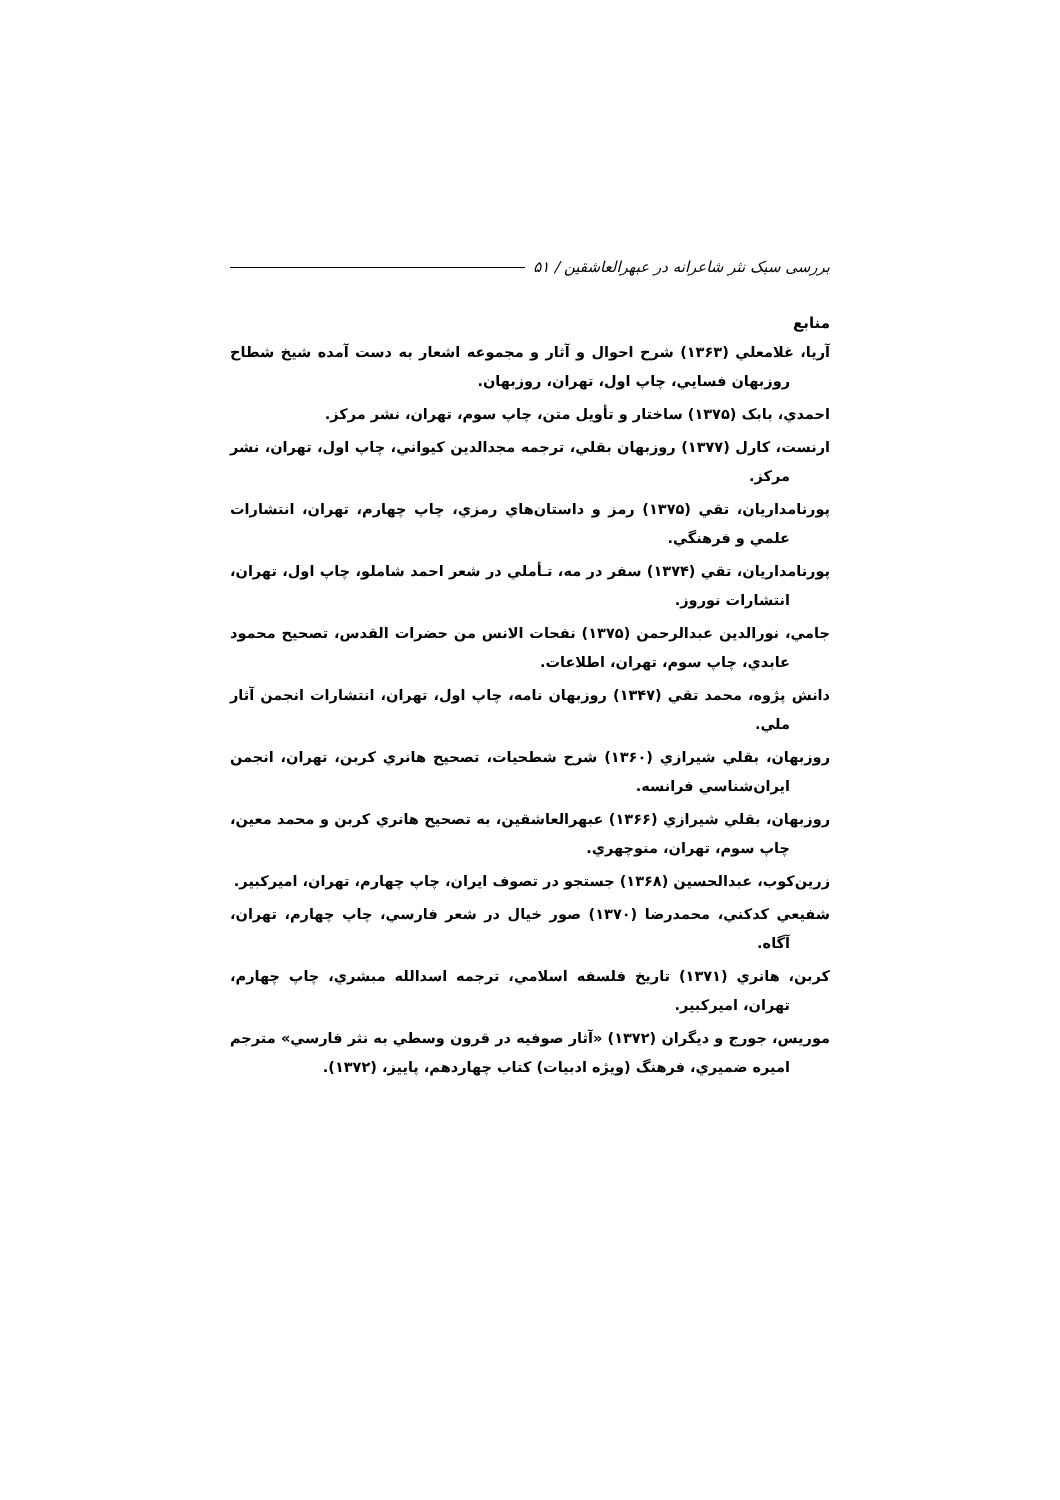بررسی سبک نثر شاعرانه در عبهرالعاشقین / ۵۱
منابع
آريا، غلامعلي (۱۳۶۳) شرح احوال و آثار و مجموعه اشعار به دست آمده شيخ شطاح روزبهان فسايي، چاپ اول، تهران، روزبهان.
احمدي، بابک (۱۳۷۵) ساختار و تأويل متن، چاپ سوم، تهران، نشر مرکز.
ارنست، کارل (۱۳۷۷) روزبهان بقلي، ترجمه مجدالدين کيواني، چاپ اول، تهران، نشر مرکز.
پورنامداريان، تقي (۱۳۷۵) رمز و داستان‌هاي رمزي، چاپ چهارم، تهران، انتشارات علمي و فرهنگي.
پورنامداريان، تقي (۱۳۷۴) سفر در مه، تـأملي در شعر احمد شاملو، چاپ اول، تهران، انتشارات نوروز.
جامي، نورالدين عبدالرحمن (۱۳۷۵) نفحات الانس من حضرات القدس، تصحيح محمود عابدي، چاپ سوم، تهران، اطلاعات.
دانش پژوه، محمد تقي (۱۳۴۷) روزبهان نامه، چاپ اول، تهران، انتشارات انجمن آثار ملي.
روزبهان، بقلي شيرازي (۱۳۶۰) شرح شطحيات، تصحيح هانري کربن، تهران، انجمن ايران‌شناسي فرانسه.
روزبهان، بقلي شيرازي (۱۳۶۶) عبهرالعاشقين، به تصحيح هانري کربن و محمد معين، چاپ سوم، تهران، منوچهري.
زرين‌کوب، عبدالحسين (۱۳۶۸) جستجو در تصوف ايران، چاپ چهارم، تهران، اميرکبير.
شفيعي کدکني، محمدرضا (۱۳۷۰) صور خيال در شعر فارسي، چاپ چهارم، تهران، آگاه.
کربن، هانري (۱۳۷۱) تاريخ فلسفه اسلامي، ترجمه اسدالله مبشري، چاپ چهارم، تهران، اميرکبير.
موريس، جورج و ديگران (۱۳۷۲) «آثار صوفيه در قرون وسطي به نثر فارسي» مترجم اميره ضميري، فرهنگ (ويژه ادبيات) کتاب چهاردهم، پاييز، (۱۳۷۲).